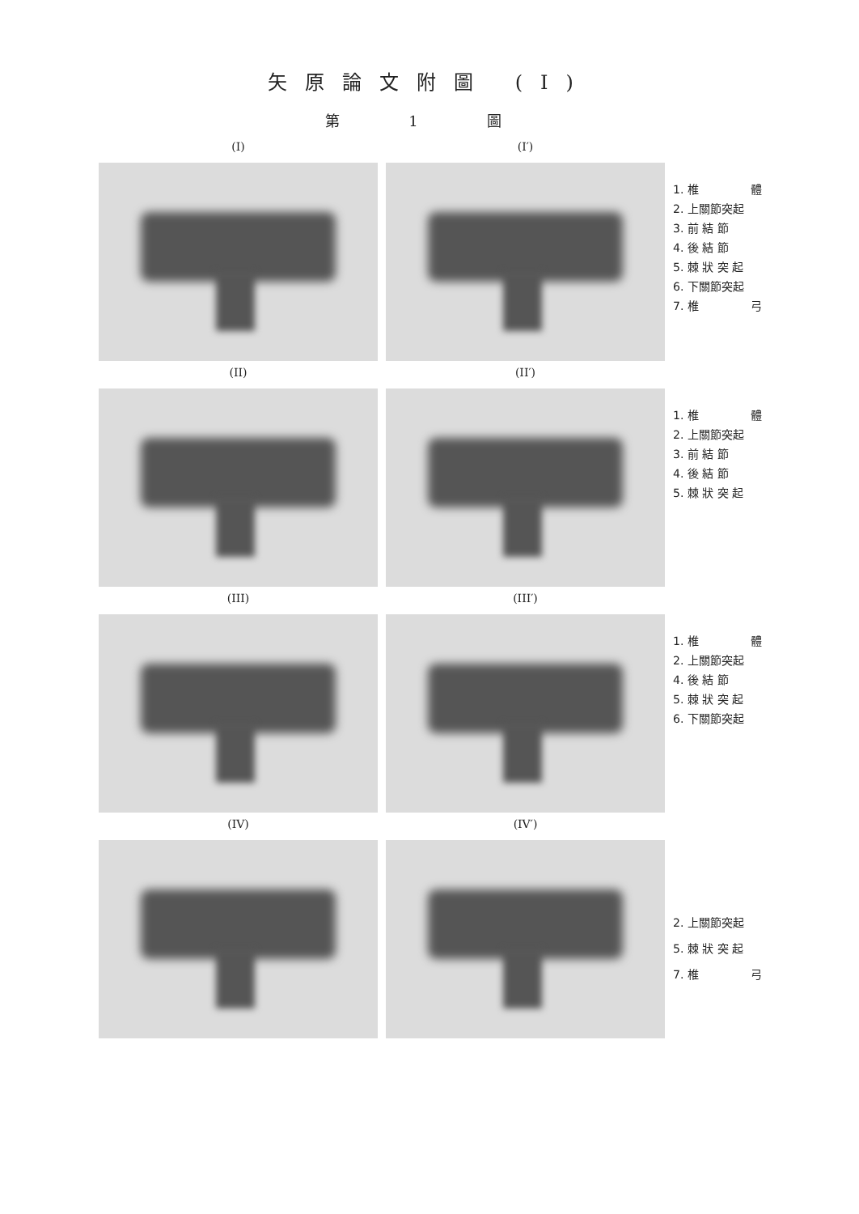矢原論文附圖 (I)
第 1 圖
(I) (I′)
1. 椎 體
2. 上關節突起
3. 前 結 節
4. 後 結 節
5. 棘 狀 突 起
6. 下關節突起
7. 椎 弓
(II) (II′)
1. 椎 體
2. 上關節突起
3. 前 結 節
4. 後 結 節
5. 棘 狀 突 起
(III) (III′)
1. 椎 體
2. 上關節突起
4. 後 結 節
5. 棘 狀 突 起
6. 下關節突起
(IV) (IV′)
2. 上關節突起
5. 棘 狀 突 起
7. 椎 弓